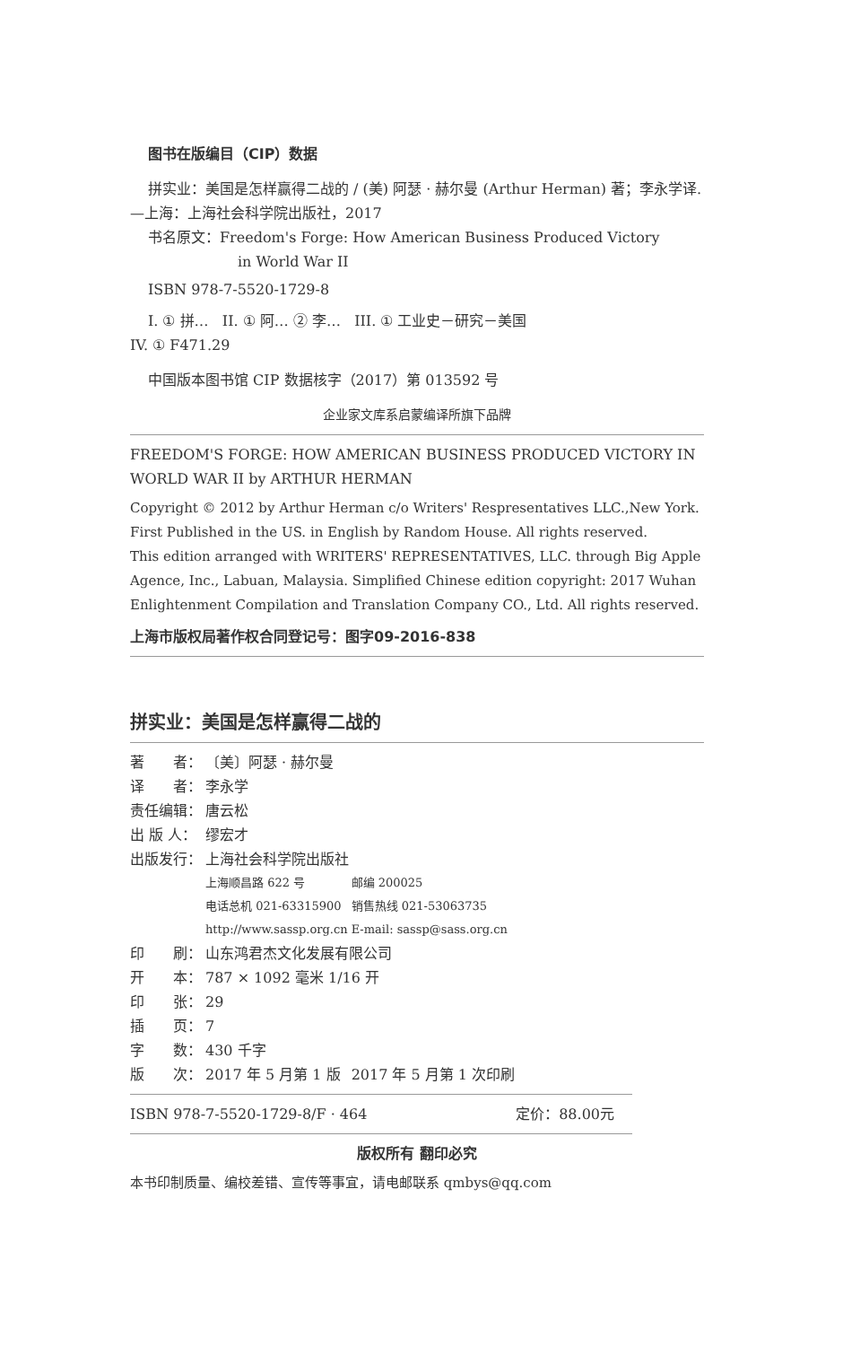图书在版编目（CIP）数据
拼实业：美国是怎样赢得二战的 / (美) 阿瑟 · 赫尔曼 (Arthur Herman) 著；李永学译. —上海：上海社会科学院出版社，2017
书名原文：Freedom's Forge: How American Business Produced Victory
in World War II
ISBN 978-7-5520-1729-8
I. ① 拼… II. ① 阿… ② 李… III. ① 工业史－研究－美国
IV. ① F471.29
中国版本图书馆 CIP 数据核字（2017）第 013592 号
企业家文库系启蒙编译所旗下品牌
FREEDOM'S FORGE: HOW AMERICAN BUSINESS PRODUCED VICTORY IN WORLD WAR II by ARTHUR HERMAN
Copyright © 2012 by Arthur Herman c/o Writers' Respresentatives LLC.,New York. First Published in the US. in English by Random House. All rights reserved.
This edition arranged with WRITERS' REPRESENTATIVES, LLC. through Big Apple Agence, Inc., Labuan, Malaysia. Simplified Chinese edition copyright: 2017 Wuhan Enlightenment Compilation and Translation Company CO., Ltd. All rights reserved.
上海市版权局著作权合同登记号：图字09-2016-838
拼实业：美国是怎样赢得二战的
| 著 者： | 〔美〕阿瑟 · 赫尔曼 | |
| 译 者： | 李永学 | |
| 责任编辑： | 唐云松 | |
| 出 版 人： | 缪宏才 | |
| 出版发行： | 上海社会科学院出版社 | |
| | 上海顺昌路 622 号 | 邮编 200025 |
| | 电话总机 021-63315900 | 销售热线 021-53063735 |
| | http://www.sassp.org.cn | E-mail: sassp@sass.org.cn |
| 印 刷： | 山东鸿君杰文化发展有限公司 | |
| 开 本： | 787 × 1092 毫米 1/16 开 | |
| 印 张： | 29 | |
| 插 页： | 7 | |
| 字 数： | 430 千字 | |
| 版 次： | 2017 年 5 月第 1 版 | 2017 年 5 月第 1 次印刷 |
ISBN 978-7-5520-1729-8/F · 464 定价：88.00元
版权所有 翻印必究
本书印制质量、编校差错、宣传等事宜，请电邮联系 qmbys@qq.com